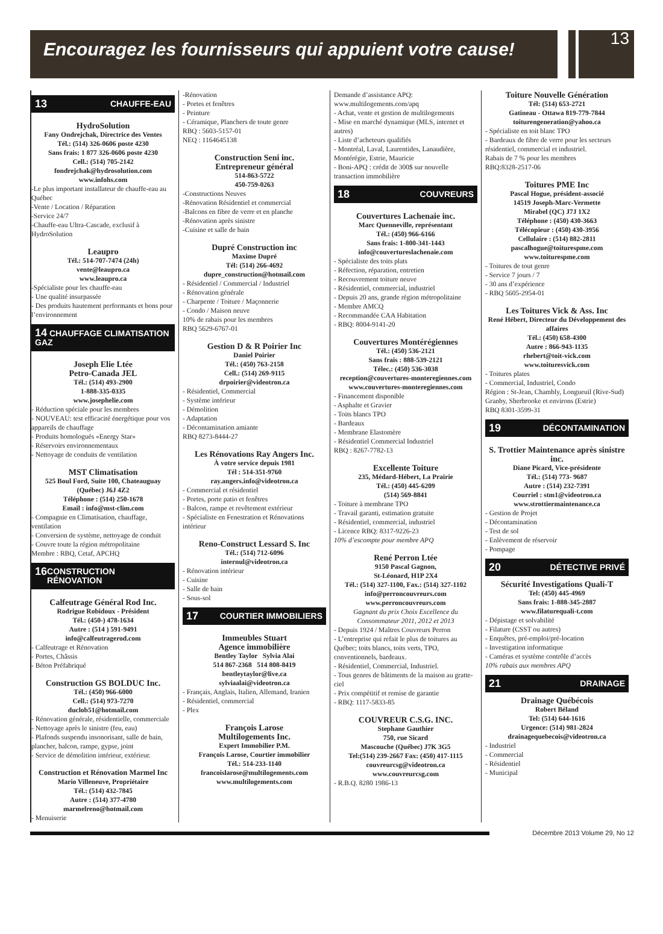Encouragez les fournisseurs qui appuient votre cause!
13
13 CHAUFFE-EAU
HydroSolution
Fany Ondrejchak, Directrice des Ventes
Tél.: (514) 326-0606 poste 4230
Sans frais: 1 877 326-0606 poste 4230
Cell.: (514) 705-2142
fondrejchak@hydrosolution.com
www.infohs.com
-Le plus important installateur de chauffe-eau au Québec
-Vente / Location / Réparation
-Service 24/7
-Chauffe-eau Ultra-Cascade, exclusif à HydroSolution
Leaupro
Tél.: 514-707-7474 (24h)
vente@leaupro.ca
www.leaupro.ca
-Spécialiste pour les chauffe-eau
- Une qualité insurpassée
- Des produits hautement performants et bons pour l’environnement
14 CHAUFFAGE CLIMATISATION GAZ
Joseph Elie Ltée
Petro-Canada JEL
Tél.: (514) 493-2900
1-888-335-0335
www.josephelie.com
- Réduction spéciale pour les membres
- NOUVEAU: test efficacité énergétique pour vos appareils de chauffage
- Produits homologués «Energy Star»
- Réservoirs environnementaux
- Nettoyage de conduits de ventilation
MST Climatisation
525 Boul Ford, Suite 100, Chateauguay (Québec) J6J 4Z2
Téléphone : (514) 250-1678
Email : info@mst-clim.com
- Compagnie en Climatisation, chauffage, ventilation
- Conversion de système, nettoyage de conduit
- Couvre toute la région métropolitaine
Membre : RBQ, Cetaf, APCHQ
16 CONSTRUCTION RÉNOVATION
Calfeutrage Général Rod Inc.
Rodrigue Robidoux - Président
Tél.: (450-) 478-1634
Autre : (514 ) 591-9491
info@calfeutragerod.com
- Calfeutrage et Rénovation
- Portes, Châssis
- Béton Préfabriqué
Construction GS BOLDUC Inc.
Tél.: (450) 966-6000
Cell.: (514) 973-7270
duclob51@hotmail.com
- Rénovation générale, résidentielle, commerciale
- Nettoyage après le sinistre (feu, eau)
- Plafonds suspendu insonorisant, salle de bain, plancher, balcon, rampe, gypse, joint
- Service de démolition intérieur, extérieur.
Construction et Rénovation Marmel Inc
Mario Villeneuve, Propriétaire
Tél.: (514) 432-7845
Autre : (514) 377-4780
marmelreno@hotmail.com
- Menuiserie
-Rénovation
- Portes et fenêtres
- Peinture
- Céramique, Planchers de toute genre
RBQ : 5603-5157-01
NEQ : 1164645138
Construction Seni inc.
Entrepreneur général
514-863-5722
450-759-0263
-Constructions Neuves
-Rénovation Résidentiel et commercial
-Balcons en fibre de verre et en planche
-Rénovation après sinistre
-Cuisine et salle de bain
Dupré Construction inc
Maxime Dupré
Tél: (514) 266-4692
dupre_construction@hotmail.com
- Résidentiel / Commercial / Industriel
- Rénovation générale
- Charpente / Toiture / Maçonnerie
- Condo / Maison neuve
10% de rabais pour les membres
RBQ 5629-6767-01
Gestion D & R Poirier Inc
Daniel Poirier
Tél.: (450) 763-2158
Cell.: (514) 269-9115
drpoirier@videotron.ca
- Résidentiel, Commercial
- Système intérieur
- Démolition
- Adaptation
- Décontamination amiante
RBQ 8273-8444-27
Les Rénovations Ray Angers Inc.
À votre service depuis 1981
Tél : 514-351-9760
ray.angers.info@videotron.ca
- Commercial et résidentiel
- Portes, porte patio et fenêtres
- Balcon, rampe et revêtement extérieur
- Spécialiste en Fenestration et Rénovations intérieur
Reno-Construct Lessard S. Inc
Tél.: (514) 712-6096
internul@videotron.ca
- Rénovation intérieur
- Cuisine
- Salle de bain
- Sous-sol
17 COURTIER IMMOBILIERS
Immeubles Stuart
Agence immobilière
Bentley Taylor Sylvia Alai
514 867-2368 514 808-8419
bentleytaylor@live.ca
sylviaalai@videotron.ca
- Français, Anglais, Italien, Allemand, Iranien
- Résidentiel, commercial
- Plex
François Larose
Multilogements Inc.
Expert Immobilier P.M.
François Larose, Courtier immobilier
Tél.: 514-233-1140
francoislarose@multilogements.com
www.multilogements.com
Demande d’assistance APQ:
www.multilogements.com/apq
- Achat, vente et gestion de multilogements
- Mise en marché dynamique (MLS, internet et autres)
- Liste d’acheteurs qualifiés
- Montréal, Laval, Laurentides, Lanaudière, Montérégie, Estrie, Mauricie
- Boni-APQ : crédit de 300$ sur nouvelle transaction immobilière
18 COUVREURS
Couvertures Lachenaie inc.
Marc Quenneville, représentant
Tél.: (450) 966-6166
Sans frais: 1-800-341-1443
info@couvertureslachenaie.com
- Spécialiste des toits plats
- Réfection, réparation, entretien
- Recouvrement toiture neuve
- Résidentiel, commercial, industriel
- Depuis 20 ans, grande région métropolitaine
- Membre AMCQ
- Recommandée CAA Habitation
- RBQ: 8004-9141-20
Couvertures Montérégiennes
Tél.: (450) 536-2121
Sans frais : 888-539-2121
Télec.: (450) 536-3038
reception@couvertures-monteregiennes.com
www.couvertures-monteregiennes.com
- Financement disponible
- Asphalte et Gravier
- Toits blancs TPO
- Bardeaux
- Membrane Elastomère
- Résidentiel Commercial Industriel
RBQ : 8267-7782-13
Excellente Toiture
235, Médard-Hébert, La Prairie
Tél.: (450) 445-6209
(514) 569-8841
- Toiture à membrane TPO
- Travail garanti, estimation gratuite
- Résidentiel, commercial, industriel
- Licence RBQ: 8317-9226-23
10% d’escompte pour membre APQ
René Perron Ltée
9150 Pascal Gagnon,
St-Léonard, H1P 2X4
Tél.: (514) 327-1100, Fax.: (514) 327-1102
info@perroncouvreurs.com
www.perroncouvreurs.com
Gagnant du prix Choix Excellence du Consommateur 2011, 2012 et 2013
- Depuis 1924 / Maîtres Couvreurs Perron
- L’entreprise qui refait le plus de toitures au Québec; toits blancs, toits verts, TPO, conventionnels, bardeaux.
- Résidentiel, Commercial, Industriel.
- Tous genres de bâtiments de la maison au gratte-ciel
- Prix compétitif et remise de garantie
- RBQ: 1117-5833-85
COUVREUR C.S.G. INC.
Stephane Gauthier
750, rue Sicard
Mascouche (Québec) J7K 3G5
Tel:(514) 239-2667 Fax: (450) 417-1115
couvreurcsg@videotron.ca
www.couvreurcsg.com
- R.B.Q. 8280 1986-13
Toiture Nouvelle Génération
Tél: (514) 653-2721
Gatineau - Ottawa 819-779-7844
toiturengeneration@yahoo.ca
- Spécialiste en toit blanc TPO
- Bardeaux de fibre de verre pour les secteurs résidentiel, commercial et industriel.
Rabais de 7 % pour les membres
RBQ:8328-2517-06
Toitures PME Inc
Pascal Hogue, président-associé
14519 Joseph-Marc-Vermette
Mirabel (QC) J7J 1X2
Téléphone : (450) 430-3663
Télécopieur : (450) 430-3956
Cellulaire : (514) 882-2811
pascalhogue@toiturespme.com
www.toiturespme.com
- Toitures de tout genre
- Service 7 jours / 7
- 30 ans d’expérience
- RBQ 5605-2954-01
Les Toitures Vick & Ass. Inc
René Hébert, Directeur du Développement des affaires
Tél.: (450) 658-4300
Autre : 866-943-1135
rhebert@toit-vick.com
www.toituresvick.com
- Toitures plates
- Commercial, Industriel, Condo
Région : St-Jean, Chambly, Longueuil (Rive-Sud)
Granby, Sherbrooke et environs (Estrie)
RBQ 8301-3599-31
19 DÉCONTAMINATION
S. Trottier Maintenance après sinistre inc.
Diane Picard, Vice-présidente
Tél.: (514) 773- 9687
Autre : (514) 232-7391
Courriel : stm1@videotron.ca
www.strottiermaintenance.ca
- Gestion de Projet
- Décontamination
- Test de sol
- Enlèvement de réservoir
- Pompage
20 DÉTECTIVE PRIVÉ
Sécurité Investigations Quali-T
Tel: (450) 445-4969
Sans frais: 1-888-345-2887
www.filaturequali-t.com
- Dépistage et solvabilité
- Filature (CSST ou autres)
- Enquêtes, pré-emploi/pré-location
- Investigation informatique
- Caméras et système contrôle d’accès
10% rabais aux membres APQ
21 DRAINAGE
Drainage Québécois
Robert Béland
Tel: (514) 644-1616
Urgence: (514) 981-2824
drainagequebecois@videotron.ca
- Industriel
- Commercial
- Résidentiel
- Municipal
Décembre 2013 Volume 29, No 12